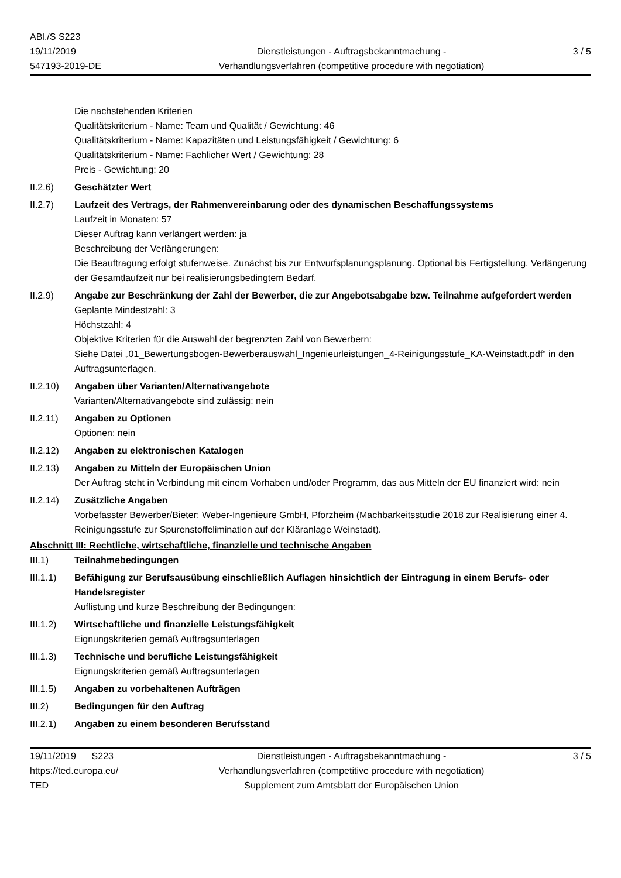ABl./S S223
19/11/2019
547193-2019-DE
Dienstleistungen - Auftragsbekanntmachung -
Verhandlungsverfahren (competitive procedure with negotiation)
3 / 5
Die nachstehenden Kriterien
Qualitätskriterium - Name: Team und Qualität / Gewichtung: 46
Qualitätskriterium - Name: Kapazitäten und Leistungsfähigkeit / Gewichtung: 6
Qualitätskriterium - Name: Fachlicher Wert / Gewichtung: 28
Preis - Gewichtung: 20
II.2.6) Geschätzter Wert
II.2.7) Laufzeit des Vertrags, der Rahmenvereinbarung oder des dynamischen Beschaffungssystems
Laufzeit in Monaten: 57
Dieser Auftrag kann verlängert werden: ja
Beschreibung der Verlängerungen:
Die Beauftragung erfolgt stufenweise. Zunächst bis zur Entwurfsplanungsplanung. Optional bis Fertigstellung. Verlängerung der Gesamtlaufzeit nur bei realisierungsbedingtem Bedarf.
II.2.9) Angabe zur Beschränkung der Zahl der Bewerber, die zur Angebotsabgabe bzw. Teilnahme aufgefordert werden
Geplante Mindestzahl: 3
Höchstzahl: 4
Objektive Kriterien für die Auswahl der begrenzten Zahl von Bewerbern:
Siehe Datei „01_Bewertungsbogen-Bewerberauswahl_Ingenieurleistungen_4-Reinigungsstufe_KA-Weinstadt.pdf“ in den Auftragsunterlagen.
II.2.10)
Angaben über Varianten/Alternativangebote
Varianten/Alternativangebote sind zulässig: nein
II.2.11)
Angaben zu Optionen
Optionen: nein
II.2.12)
Angaben zu elektronischen Katalogen
II.2.13)
Angaben zu Mitteln der Europäischen Union
Der Auftrag steht in Verbindung mit einem Vorhaben und/oder Programm, das aus Mitteln der EU finanziert wird: nein
II.2.14)
Zusätzliche Angaben
Vorbefasster Bewerber/Bieter: Weber-Ingenieure GmbH, Pforzheim (Machbarkeitsstudie 2018 zur Realisierung einer 4. Reinigungsstufe zur Spurenstoffelimination auf der Kläranlage Weinstadt).
Abschnitt III: Rechtliche, wirtschaftliche, finanzielle und technische Angaben
III.1) Teilnahmebedingungen
III.1.1)
Befähigung zur Berufsausübung einschließlich Auflagen hinsichtlich der Eintragung in einem Berufs- oder Handelsregister
Auflistung und kurze Beschreibung der Bedingungen:
III.1.2)
Wirtschaftliche und finanzielle Leistungsfähigkeit
Eignungskriterien gemäß Auftragsunterlagen
III.1.3)
Technische und berufliche Leistungsfähigkeit
Eignungskriterien gemäß Auftragsunterlagen
III.1.5)
Angaben zu vorbehaltenen Aufträgen
III.2) Bedingungen für den Auftrag
III.2.1)
Angaben zu einem besonderen Berufsstand
19/11/2019 S223
https://ted.europa.eu/
TED
Dienstleistungen - Auftragsbekanntmachung -
Verhandlungsverfahren (competitive procedure with negotiation)
Supplement zum Amtsblatt der Europäischen Union
3 / 5